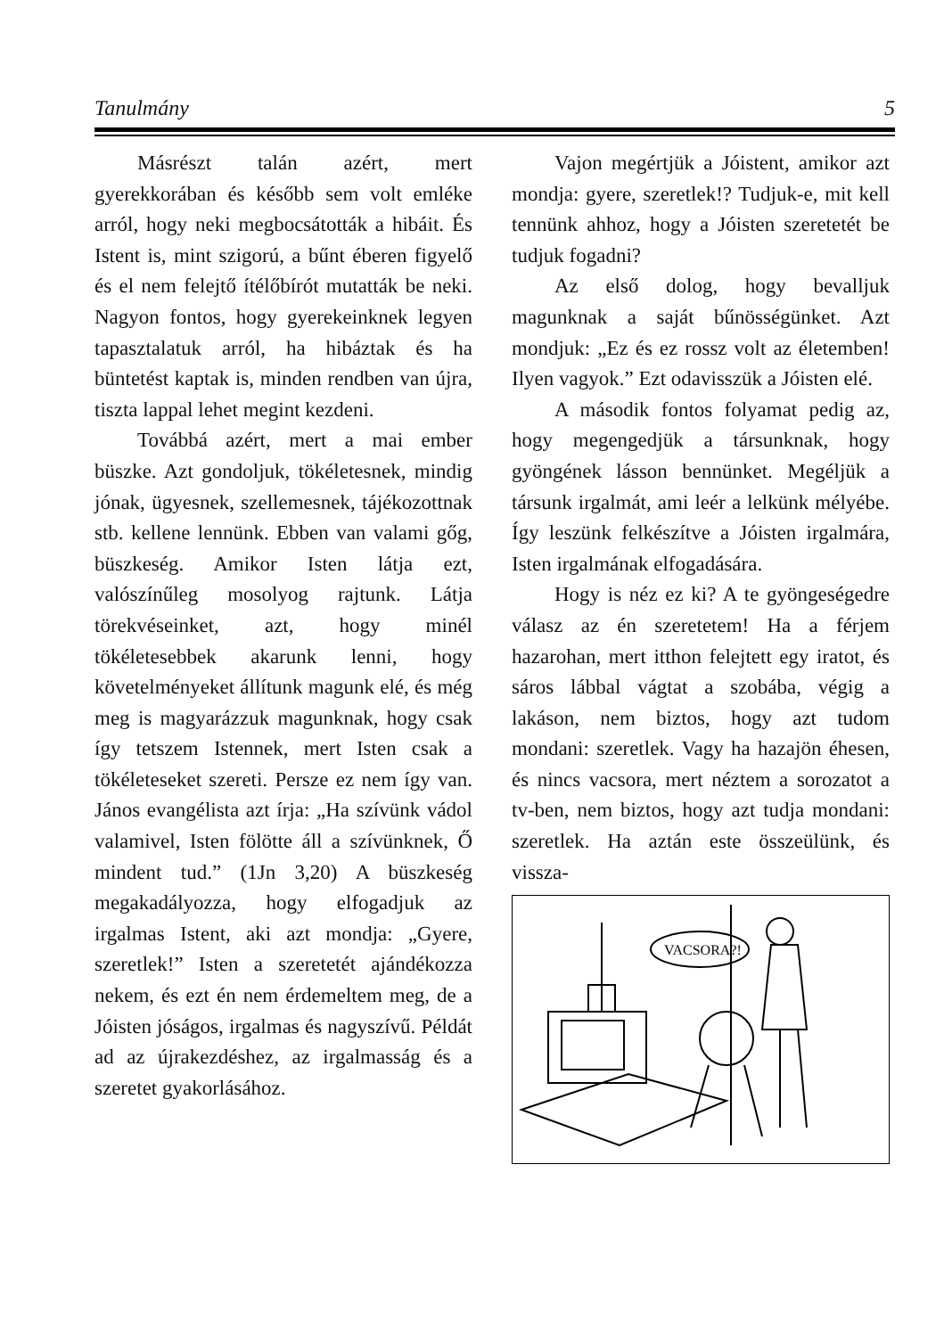Tanulmány 5
Másrészt talán azért, mert gyerekkorában és később sem volt emléke arról, hogy neki megbocsátották a hibáit. És Istent is, mint szigorú, a bűnt éberen figyelő és el nem felejtő ítélőbírót mutatták be neki. Nagyon fontos, hogy gyerekeinknek legyen tapasztalatuk arról, ha hibáztak és ha büntetést kaptak is, minden rendben van újra, tiszta lappal lehet megint kezdeni.
Továbbá azért, mert a mai ember büszke. Azt gondoljuk, tökéletesnek, mindig jónak, ügyesnek, szellemesnek, tájékozottnak stb. kellene lennünk. Ebben van valami gőg, büszkeség. Amikor Isten látja ezt, valószínűleg mosolyog rajtunk. Látja törekvéseinket, azt, hogy minél tökéletesebbek akarunk lenni, hogy követelményeket állítunk magunk elé, és még meg is magyarázzuk magunknak, hogy csak így tetszem Istennek, mert Isten csak a tökéleteseket szereti. Persze ez nem így van. János evangélista azt írja: „Ha szívünk vádol valamivel, Isten fölötte áll a szívünknek, Ő mindent tud.” (1Jn 3,20) A büszkeség megakadályozza, hogy elfogadjuk az irgalmas Istent, aki azt mondja: „Gyere, szeretlek!” Isten a szeretetét ajándékozza nekem, és ezt én nem érdemeltem meg, de a Jóisten jóságos, irgalmas és nagyszívű. Példát ad az újrakezdéshez, az irgalmasság és a szeretet gyakorlásához.
Vajon megértjük a Jóistent, amikor azt mondja: gyere, szeretlek!? Tudjuk-e, mit kell tennünk ahhoz, hogy a Jóisten szeretetét be tudjuk fogadni?
Az első dolog, hogy bevalljuk magunknak a saját bűnösségünket. Azt mondjuk: „Ez és ez rossz volt az életemben! Ilyen vagyok.” Ezt odavisszük a Jóisten elé.
A második fontos folyamat pedig az, hogy megengedjük a társunknak, hogy gyöngének lásson bennünket. Megéljük a társunk irgalmát, ami leér a lelkünk mélyébe. Így leszünk felkészítve a Jóisten irgalmára, Isten irgalmának elfogadására.
Hogy is néz ez ki? A te gyöngeségedre válasz az én szeretetem! Ha a férjem hazarohan, mert itthon felejtett egy iratot, és sáros lábbal vágtat a szobába, végig a lakáson, nem biztos, hogy azt tudom mondani: szeretlek. Vagy ha hazajön éhesen, és nincs vacsora, mert néztem a sorozatot a tv-ben, nem biztos, hogy azt tudja mondani: szeretlek. Ha aztán este összeülünk, és vissza-
VACSORA?!